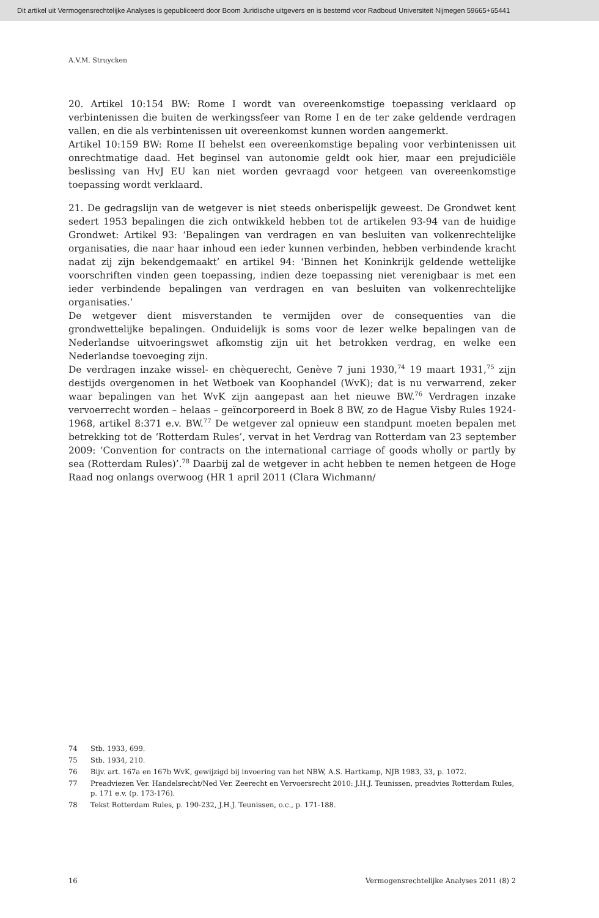Dit artikel uit Vermogensrechtelijke Analyses is gepubliceerd door Boom Juridische uitgevers en is bestemd voor Radboud Universiteit Nijmegen 59665+65441
A.V.M. Struycken
20. Artikel 10:154 BW: Rome I wordt van overeenkomstige toepassing verklaard op verbintenissen die buiten de werkingssfeer van Rome I en de ter zake geldende verdragen vallen, en die als verbintenissen uit overeenkomst kunnen worden aangemerkt.
Artikel 10:159 BW: Rome II behelst een overeenkomstige bepaling voor verbintenissen uit onrechtmatige daad. Het beginsel van autonomie geldt ook hier, maar een prejudiciële beslissing van HvJ EU kan niet worden gevraagd voor hetgeen van overeenkomstige toepassing wordt verklaard.
21. De gedragslijn van de wetgever is niet steeds onberispelijk geweest. De Grondwet kent sedert 1953 bepalingen die zich ontwikkeld hebben tot de artikelen 93-94 van de huidige Grondwet: Artikel 93: ‘Bepalingen van verdragen en van besluiten van volkenrechtelijke organisaties, die naar haar inhoud een ieder kunnen verbinden, hebben verbindende kracht nadat zij zijn bekendgemaakt’ en artikel 94: ‘Binnen het Koninkrijk geldende wettelijke voorschriften vinden geen toepassing, indien deze toepassing niet verenigbaar is met een ieder verbindende bepalingen van verdragen en van besluiten van volkenrechtelijke organisaties.’
De wetgever dient misverstanden te vermijden over de consequenties van die grondwettelijke bepalingen. Onduidelijk is soms voor de lezer welke bepalingen van de Nederlandse uitvoeringswet afkomstig zijn uit het betrokken verdrag, en welke een Nederlandse toevoeging zijn.
De verdragen inzake wissel- en chèquerecht, Genève 7 juni 1930,<sup>74</sup> 19 maart 1931,<sup>75</sup> zijn destijds overgenomen in het Wetboek van Koophandel (WvK); dat is nu verwarrend, zeker waar bepalingen van het WvK zijn aangepast aan het nieuwe BW.<sup>76</sup> Verdragen inzake vervoerrecht worden – helaas – geïncorporeerd in Boek 8 BW, zo de Hague Visby Rules 1924-1968, artikel 8:371 e.v. BW.<sup>77</sup> De wetgever zal opnieuw een standpunt moeten bepalen met betrekking tot de ‘Rotterdam Rules’, vervat in het Verdrag van Rotterdam van 23 september 2009: ‘Convention for contracts on the international carriage of goods wholly or partly by sea (Rotterdam Rules)’.<sup>78</sup> Daarbij zal de wetgever in acht hebben te nemen hetgeen de Hoge Raad nog onlangs overwoog (HR 1 april 2011 (Clara Wichmann/
74 Stb. 1933, 699.
75 Stb. 1934, 210.
76 Bijv. art. 167a en 167b WvK, gewijzigd bij invoering van het NBW, A.S. Hartkamp, NJB 1983, 33, p. 1072.
77 Preadviezen Ver. Handelsrecht/Ned Ver. Zeerecht en Vervoersrecht 2010: J.H.J. Teunissen, preadvies Rotterdam Rules, p. 171 e.v. (p. 173-176).
78 Tekst Rotterdam Rules, p. 190-232, J.H.J. Teunissen, o.c., p. 171-188.
16 Vermogensrechtelijke Analyses 2011 (8) 2